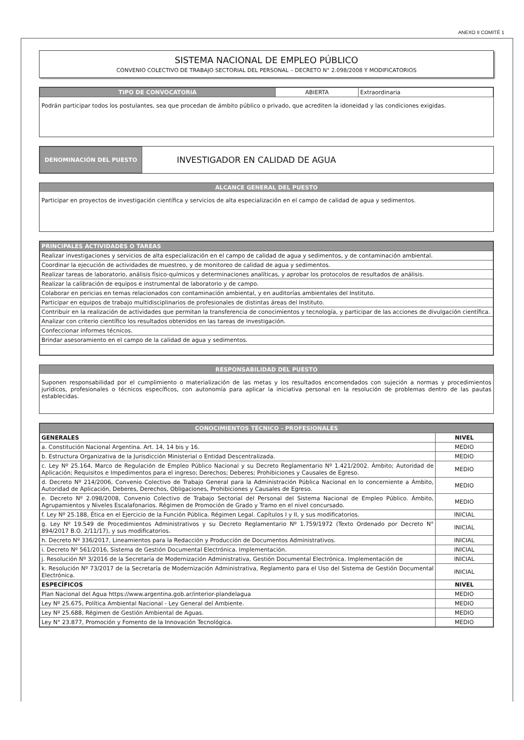ANEXO II COMITÉ 1
SISTEMA NACIONAL DE EMPLEO PÚBLICO
CONVENIO COLECTIVO DE TRABAJO SECTORIAL DEL PERSONAL – DECRETO N° 2.098/2008 Y MODIFICATORIOS
| TIPO DE CONVOCATORIA | ABIERTA | Extraordinaria |
Podrán participar todos los postulantes, sea que procedan de ámbito público o privado, que acrediten la idoneidad y las condiciones exigidas.
| DENOMINACIÓN DEL PUESTO | INVESTIGADOR EN CALIDAD DE AGUA |
ALCANCE GENERAL DEL PUESTO
Participar en proyectos de investigación científica y servicios de alta especialización en el campo de calidad de agua y sedimentos.
| PRINCIPALES ACTIVIDADES O TAREAS |
| --- |
| Realizar investigaciones y servicios de alta especialización en el campo de calidad de agua y sedimentos, y de contaminación ambiental. |
| Coordinar la ejecución de actividades de muestreo, y de monitoreo de calidad de agua y sedimentos. |
| Realizar tareas de laboratorio, análisis físico-químicos y determinaciones analíticas, y aprobar los protocolos de resultados de análisis. |
| Realizar la calibración de equipos e instrumental de laboratorio y de campo. |
| Colaborar en pericias en temas relacionados con contaminación ambiental, y en auditorías ambientales del Instituto. |
| Participar en equipos de trabajo multidisciplinarios de profesionales de distintas áreas del Instituto. |
| Contribuir en la realización de actividades que permitan la transferencia de conocimientos y tecnología, y participar de las acciones de divulgación científica. |
| Analizar con criterio científico los resultados obtenidos en las tareas de investigación. |
| Confeccionar informes técnicos. |
| Brindar asesoramiento en el campo de la calidad de agua y sedimentos. |
RESPONSABILIDAD DEL PUESTO
Suponen responsabilidad por el cumplimiento o materialización de las metas y los resultados encomendados con sujeción a normas y procedimientos jurídicos, profesionales o técnicos específicos, con autonomía para aplicar la iniciativa personal en la resolución de problemas dentro de las pautas establecidas.
| CONOCIMIENTOS TÉCNICO - PROFESIONALES | |
| --- | --- |
| GENERALES | NIVEL |
| a. Constitución Nacional Argentina. Art. 14, 14 bis y 16. | MEDIO |
| b. Estructura Organizativa de la Jurisdicción Ministerial o Entidad Descentralizada. | MEDIO |
| c. Ley Nº 25.164, Marco de Regulación de Empleo Público Nacional y su Decreto Reglamentario Nº 1.421/2002. Ámbito; Autoridad de Aplicación; Requisitos e Impedimentos para el ingreso; Derechos; Deberes; Prohibiciones y Causales de Egreso. | MEDIO |
| d. Decreto Nº 214/2006, Convenio Colectivo de Trabajo General para la Administración Pública Nacional en lo concerniente a Ámbito, Autoridad de Aplicación, Deberes, Derechos, Obligaciones, Prohibiciones y Causales de Egreso. | MEDIO |
| e. Decreto Nº 2.098/2008, Convenio Colectivo de Trabajo Sectorial del Personal del Sistema Nacional de Empleo Público. Ámbito, Agrupamientos y Niveles Escalafonarios. Régimen de Promoción de Grado y Tramo en el nivel concursado. | MEDIO |
| f. Ley Nº 25.188, Ética en el Ejercicio de la Función Pública. Régimen Legal. Capítulos I y II, y sus modificatorios. | INICIAL |
| g. Ley Nº 19.549 de Procedimientos Administrativos y su Decreto Reglamentario Nº 1.759/1972 (Texto Ordenado por Decreto N° 894/2017 B.O. 2/11/17), y sus modificatorios. | INICIAL |
| h. Decreto Nº 336/2017, Lineamientos para la Redacción y Producción de Documentos Administrativos. | INICIAL |
| i. Decreto Nº 561/2016, Sistema de Gestión Documental Electrónica. Implementación. | INICIAL |
| j. Resolución Nº 3/2016 de la Secretaría de Modernización Administrativa, Gestión Documental Electrónica. Implementación de | INICIAL |
| k. Resolución Nº 73/2017 de la Secretaría de Modernización Administrativa, Reglamento para el Uso del Sistema de Gestión Documental Electrónica. | INICIAL |
| ESPECÍFICOS | NIVEL |
| Plan Nacional del Agua https://www.argentina.gob.ar/interior-plandelagua | MEDIO |
| Ley Nº 25.675, Política Ambiental Nacional - Ley General del Ambiente. | MEDIO |
| Ley Nº 25.688, Régimen de Gestión Ambiental de Aguas. | MEDIO |
| Ley N° 23.877, Promoción y Fomento de la Innovación Tecnológica. | MEDIO |